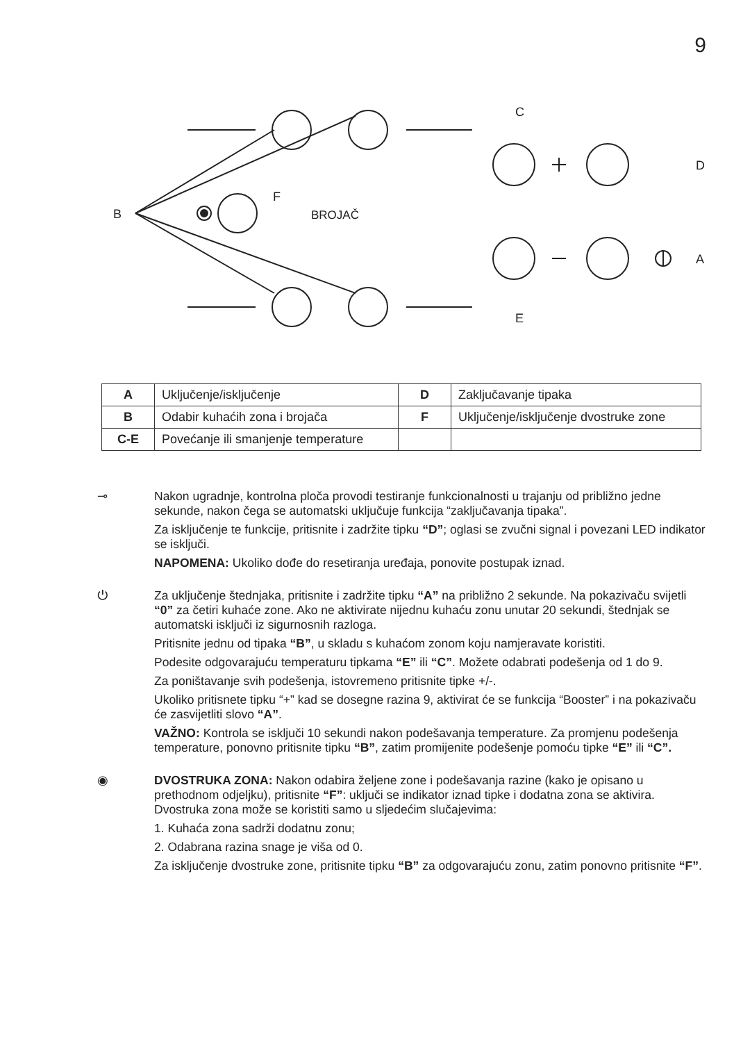9
B
F
BROJAČ
C
D
A
E
| A | Uključenje/isključenje | D | Zaključavanje tipaka |
| B | Odabir kuhaćih zona i brojača | F | Uključenje/isključenje dvostruke zone |
| C-E | Povećanje ili smanjenje temperature | | |
⊸ Nakon ugradnje, kontrolna ploča provodi testiranje funkcionalnosti u trajanju od približno jedne sekunde, nakon čega se automatski uključuje funkcija “zaključavanja tipaka”.
Za isključenje te funkcije, pritisnite i zadržite tipku “D”; oglasi se zvučni signal i povezani LED indikator se isključi.
NAPOMENA: Ukoliko dođe do resetiranja uređaja, ponovite postupak iznad.
⏻ Za uključenje štednjaka, pritisnite i zadržite tipku “A” na približno 2 sekunde. Na pokazivaču svijetli “0” za četiri kuhaće zone. Ako ne aktivirate nijednu kuhaću zonu unutar 20 sekundi, štednjak se automatski isključi iz sigurnosnih razloga.
Pritisnite jednu od tipaka “B”, u skladu s kuhaćom zonom koju namjeravate koristiti.
Podesite odgovarajuću temperaturu tipkama “E” ili “C”. Možete odabrati podešenja od 1 do 9.
Za poništavanje svih podešenja, istovremeno pritisnite tipke +/-.
Ukoliko pritisnete tipku “+” kad se dosegne razina 9, aktivirat će se funkcija “Booster” i na pokazivaču će zasvijetliti slovo “A”.
VAŽNO: Kontrola se isključi 10 sekundi nakon podešavanja temperature. Za promjenu podešenja temperature, ponovno pritisnite tipku “B”, zatim promijenite podešenje pomoću tipke “E” ili “C”.
◉ DVOSTRUKA ZONA: Nakon odabira željene zone i podešavanja razine (kako je opisano u prethodnom odjeljku), pritisnite “F”: uključi se indikator iznad tipke i dodatna zona se aktivira. Dvostruka zona može se koristiti samo u sljedećim slučajevima:
1. Kuhaća zona sadrži dodatnu zonu;
2. Odabrana razina snage je viša od 0.
Za isključenje dvostruke zone, pritisnite tipku “B” za odgovarajuću zonu, zatim ponovno pritisnite “F”.